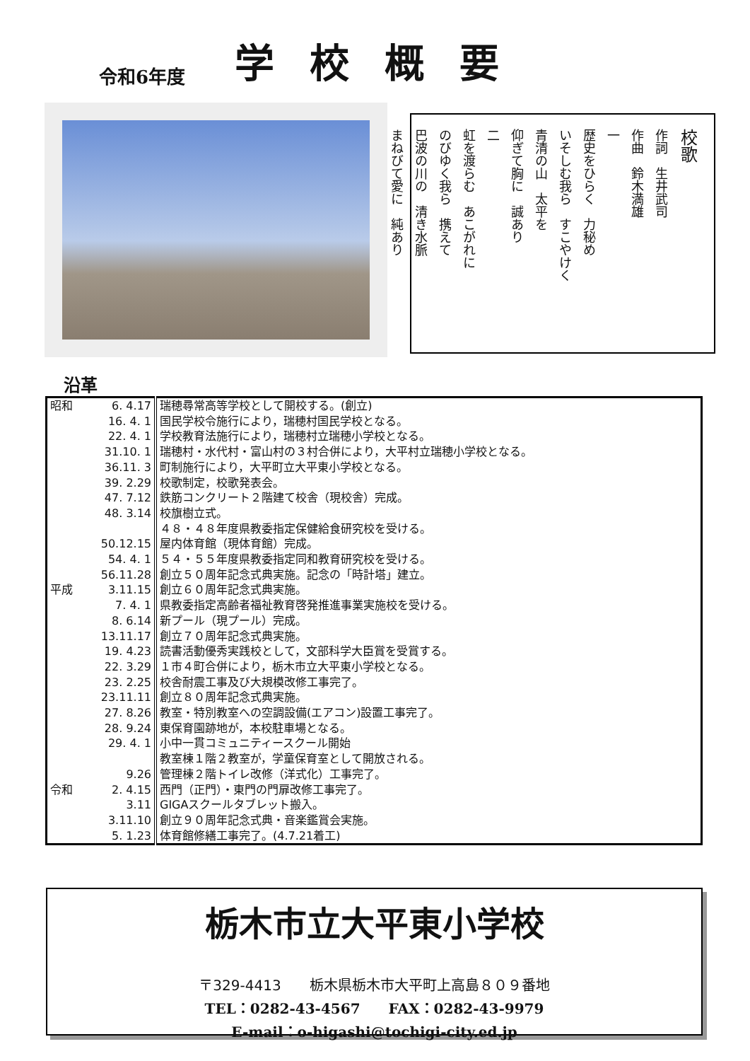令和6年度 学校概要
校歌
作詞　生井武司
作曲　鈴木満雄
一
歴史をひらく　力秘め
いそしむ我ら　すこやけく
青清の山　太平を
仰ぎて胸に　誠あり
二
虹を渡らむ　あこがれに
のびゆく我ら　携えて
巴波の川の　清き水脈
まねびて愛に　純あり
沿革
| 昭和 | 6. 4.17 | 瑞穂尋常高等学校として開校する。(創立) |
| | 16. 4. 1 | 国民学校令施行により，瑞穂村国民学校となる。 |
| | 22. 4. 1 | 学校教育法施行により，瑞穂村立瑞穂小学校となる。 |
| | 31.10. 1 | 瑞穂村・水代村・富山村の３村合併により，大平村立瑞穂小学校となる。 |
| | 36.11. 3 | 町制施行により，大平町立大平東小学校となる。 |
| | 39. 2.29 | 校歌制定，校歌発表会。 |
| | 47. 7.12 | 鉄筋コンクリート２階建て校舎（現校舎）完成。 |
| | 48. 3.14 | 校旗樹立式。 |
| | | ４８・４８年度県教委指定保健給食研究校を受ける。 |
| | 50.12.15 | 屋内体育館（現体育館）完成。 |
| | 54. 4. 1 | ５４・５５年度県教委指定同和教育研究校を受ける。 |
| | 56.11.28 | 創立５０周年記念式典実施。記念の「時計塔」建立。 |
| 平成 | 3.11.15 | 創立６０周年記念式典実施。 |
| | 7. 4. 1 | 県教委指定高齢者福祉教育啓発推進事業実施校を受ける。 |
| | 8. 6.14 | 新プール（現プール）完成。 |
| | 13.11.17 | 創立７０周年記念式典実施。 |
| | 19. 4.23 | 読書活動優秀実践校として，文部科学大臣賞を受賞する。 |
| | 22. 3.29 | １市４町合併により，栃木市立大平東小学校となる。 |
| | 23. 2.25 | 校舎耐震工事及び大規模改修工事完了。 |
| | 23.11.11 | 創立８０周年記念式典実施。 |
| | 27. 8.26 | 教室・特別教室への空調設備(エアコン)設置工事完了。 |
| | 28. 9.24 | 東保育園跡地が，本校駐車場となる。 |
| | 29. 4. 1 | 小中一貫コミュニティースクール開始 |
| | | 教室棟１階２教室が，学童保育室として開放される。 |
| | 9.26 | 管理棟２階トイレ改修（洋式化）工事完了。 |
| 令和 | 2. 4.15 | 西門（正門）・東門の門扉改修工事完了。 |
| | 3.11 | GIGAスクールタブレット搬入。 |
| | 3.11.10 | 創立９０周年記念式典・音楽鑑賞会実施。 |
| | 5. 1.23 | 体育館修繕工事完了。(4.7.21着工) |
栃木市立大平東小学校
〒329-4413　　栃木県栃木市大平町上高島８０９番地
TEL：0282-43-4567　　FAX：0282-43-9979
E-mail：o-higashi@tochigi-city.ed.jp